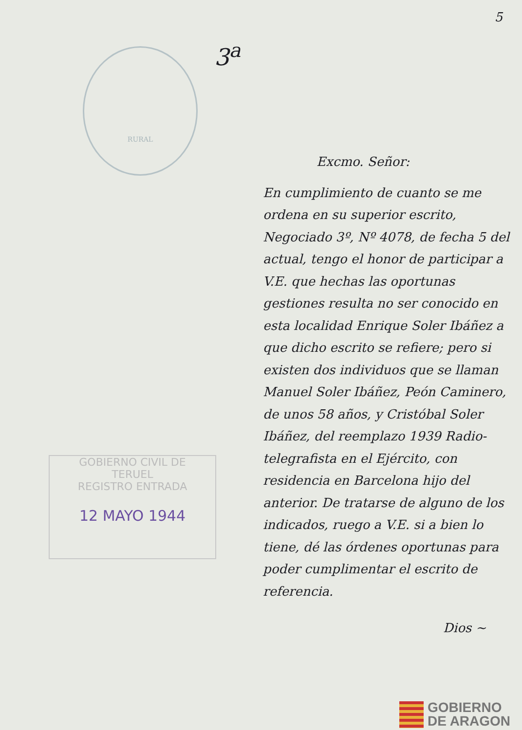5
3<sup>a</sup>
RURAL
GOBIERNO CIVIL DE
TERUEL
REGISTRO ENTRADA
12 MAYO 1944
Excmo. Señor:
En cumplimiento de cuanto se me ordena en su superior escrito, Negociado 3º, Nº 4078, de fecha 5 del actual, tengo el honor de participar a V.E. que hechas las oportunas gestiones resulta no ser conocido en esta localidad Enrique Soler Ibáñez a que dicho escrito se refiere; pero si existen dos individuos que se llaman Manuel Soler Ibáñez, Peón Caminero, de unos 58 años, y Cristóbal Soler Ibáñez, del reemplazo 1939 Radio-telegrafista en el Ejército, con residencia en Barcelona hijo del anterior. De tratarse de alguno de los indicados, ruego a V.E. si a bien lo tiene, dé las órdenes oportunas para poder cumplimentar el escrito de referencia.
Dios ~
GOBIERNO
DE ARAGON